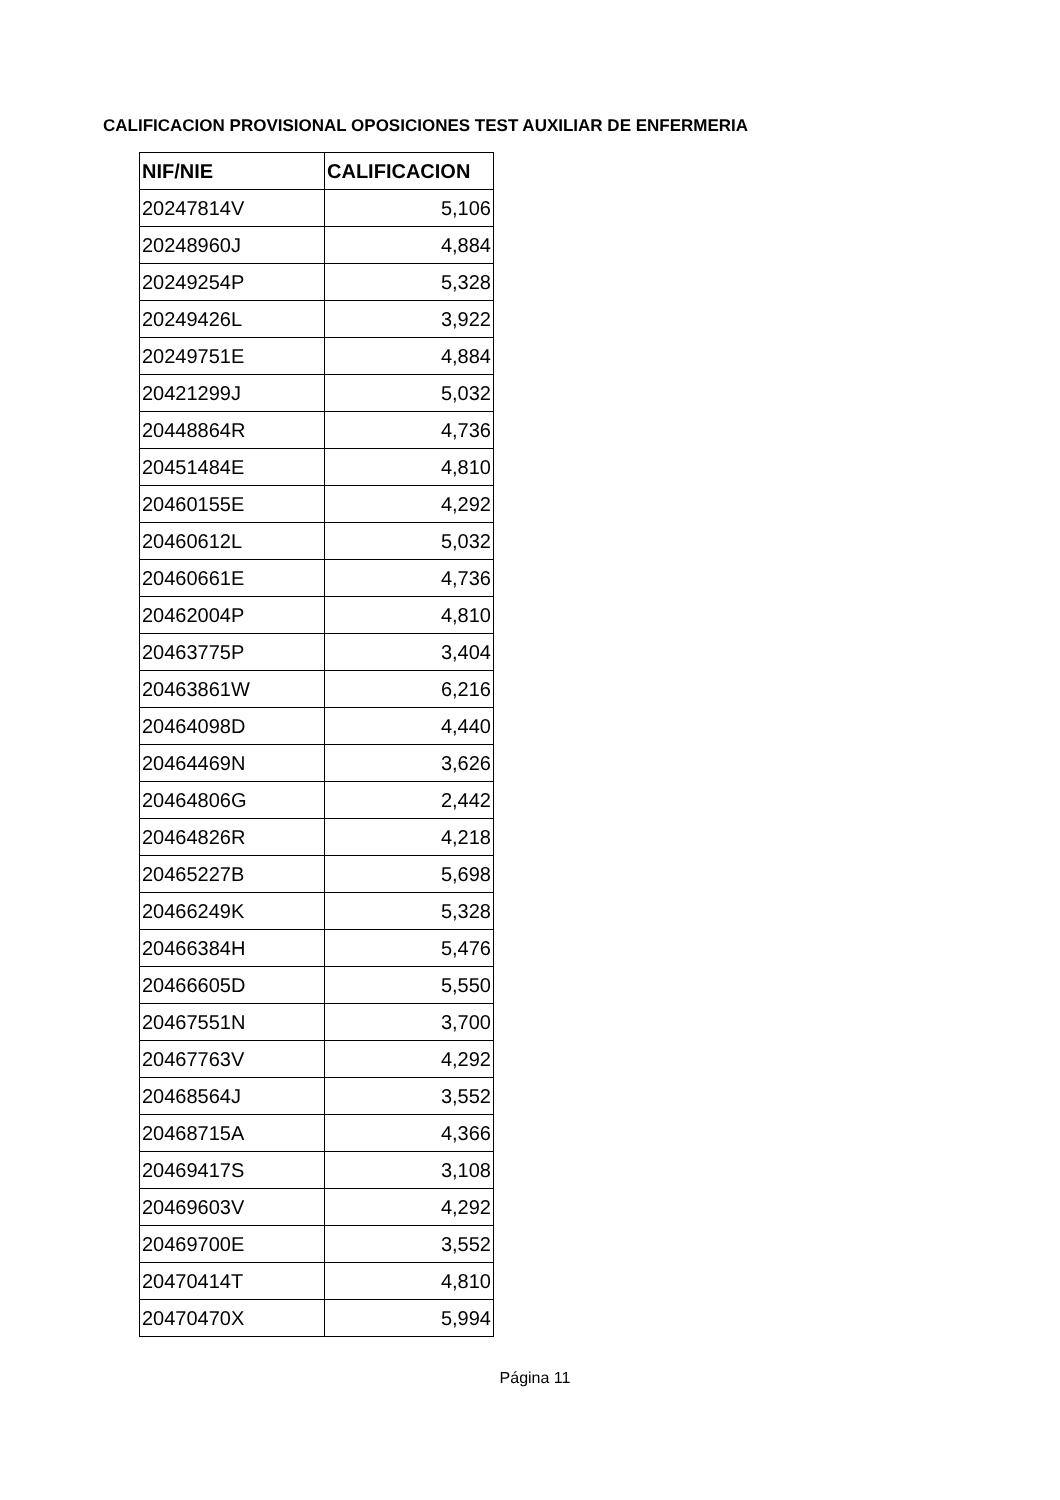CALIFICACION PROVISIONAL OPOSICIONES TEST AUXILIAR DE ENFERMERIA
| NIF/NIE | CALIFICACION |
| --- | --- |
| 20247814V | 5,106 |
| 20248960J | 4,884 |
| 20249254P | 5,328 |
| 20249426L | 3,922 |
| 20249751E | 4,884 |
| 20421299J | 5,032 |
| 20448864R | 4,736 |
| 20451484E | 4,810 |
| 20460155E | 4,292 |
| 20460612L | 5,032 |
| 20460661E | 4,736 |
| 20462004P | 4,810 |
| 20463775P | 3,404 |
| 20463861W | 6,216 |
| 20464098D | 4,440 |
| 20464469N | 3,626 |
| 20464806G | 2,442 |
| 20464826R | 4,218 |
| 20465227B | 5,698 |
| 20466249K | 5,328 |
| 20466384H | 5,476 |
| 20466605D | 5,550 |
| 20467551N | 3,700 |
| 20467763V | 4,292 |
| 20468564J | 3,552 |
| 20468715A | 4,366 |
| 20469417S | 3,108 |
| 20469603V | 4,292 |
| 20469700E | 3,552 |
| 20470414T | 4,810 |
| 20470470X | 5,994 |
Página 11